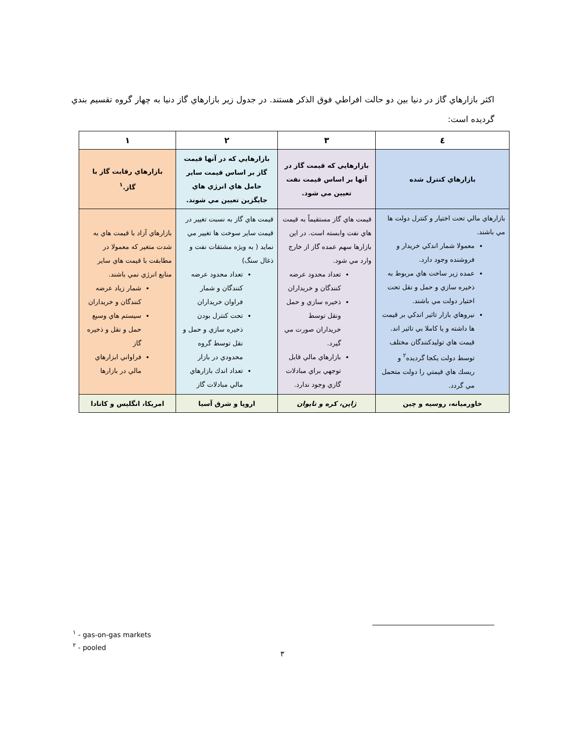اكثر بازارهاي گاز در دنيا بين دو حالت افراطي فوق الذكر هستند. در جدول زير بازارهاي گاز دنيا به چهار گروه تقسيم بندي گرديده است:
| ٤ | ٣ | ٢ | ١ |
| --- | --- | --- | --- |
| بازارهاي كنترل شده | بازارهايي كه قيمت گاز در آنها بر اساس قيمت نفت تعيين مي شود. | بازارهايي كه در آنها قيمت گاز بر اساس قيمت ساير حامل هاي انرژي هاي جايگزين تعيين مي شوند. | بازارهاي رقابت گاز با گاز.<sup>١</sup> |
| بازارهاي مالي تحت اختيار و كنترل دولت ها مي باشند. معمولا شمار اندكي خريدار و فروشنده وجود دارد. عمده زير ساخت هاي مربوط به ذخيره سازي و حمل و نقل تحت اختيار دولت مي باشند. نيروهاي بازار تاثير اندكي بر قيمت ها داشته و يا كاملا بي تاثير اند. قيمت هاي توليدكنندگان مختلف توسط دولت يكجا گرديده<sup>٢</sup> و ريسك هاي قيمتي را دولت متحمل مي گردد. | قيمت هاي گاز مستقيماً به قيمت هاي نفت وابسته است. در اين بازارها سهم عمده گاز از خارج وارد مي شود. تعداد محدود عرضه كنندگان و خريداران ذخيره سازي و حمل ونقل توسط خريداران صورت مي گيرد. بازارهاي مالي قابل توجهي براي مبادلات گازي وجود ندارد. | قيمت هاي گاز به نسبت تغيير در قيمت ساير سوخت ها تغيير مي نمايد ( به ويژه مشتقات نفت و ذغال سنگ) تعداد محدود عرضه كنندگان و شمار فراوان خريداران تحت كنترل بودن ذخيره سازي و حمل و نقل توسط گروه محدودي در بازار تعداد اندك بازارهاي مالي مبادلات گاز | بازارهاي آزاد با قيمت هاي به شدت متغير كه معمولا در مطابقت با قيمت هاي ساير منابع انرژي نمي باشند. شمار زياد عرضه كنندگان و خريداران سيستم هاي وسيع حمل و نقل و ذخيره گاز فراواني ابزارهاي مالي در بازارها |
| خاورميانه، روسيه و چين | ژاپن، كره و تايوان | اروپا و شرق آسيا | امريكا، انگليس و كانادا |
<sup>١</sup> - gas-on-gas markets
<sup>٢</sup> - pooled
٣